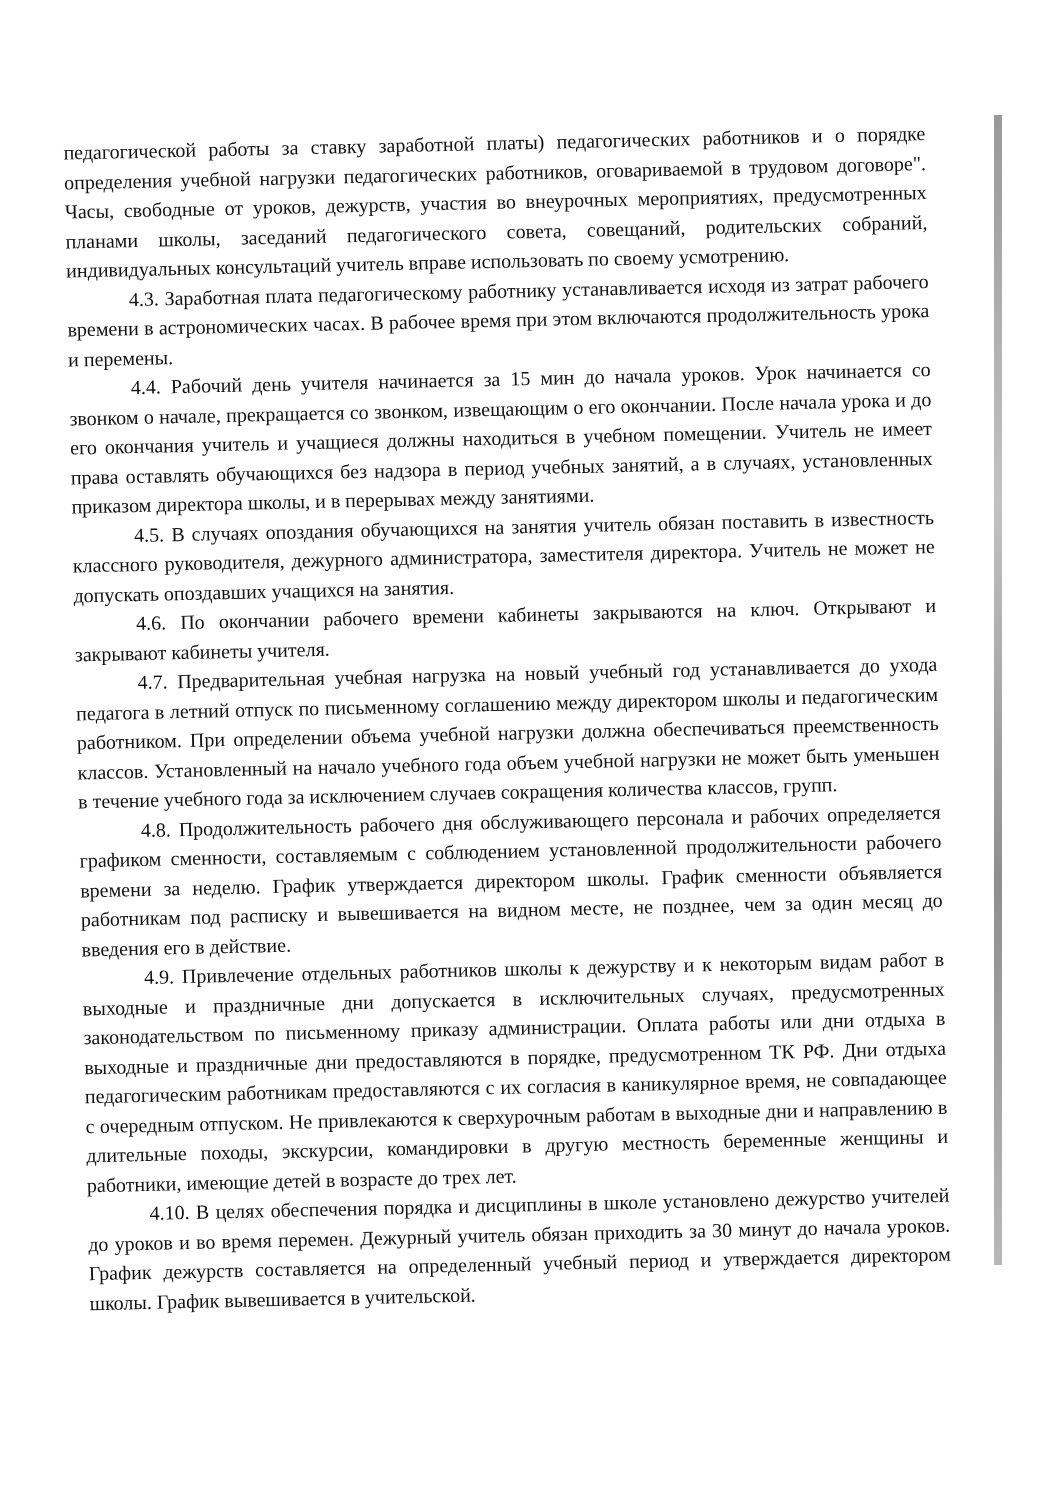педагогической работы за ставку заработной платы) педагогических работников и о порядке определения учебной нагрузки педагогических работников, оговариваемой в трудовом договоре". Часы, свободные от уроков, дежурств, участия во внеурочных мероприятиях, предусмотренных планами школы, заседаний педагогического совета, совещаний, родительских собраний, индивидуальных консультаций учитель вправе использовать по своему усмотрению.
4.3. Заработная плата педагогическому работнику устанавливается исходя из затрат рабочего времени в астрономических часах. В рабочее время при этом включаются продолжительность урока и перемены.
4.4. Рабочий день учителя начинается за 15 мин до начала уроков. Урок начинается со звонком о начале, прекращается со звонком, извещающим о его окончании. После начала урока и до его окончания учитель и учащиеся должны находиться в учебном помещении. Учитель не имеет права оставлять обучающихся без надзора в период учебных занятий, а в случаях, установленных приказом директора школы, и в перерывах между занятиями.
4.5. В случаях опоздания обучающихся на занятия учитель обязан поставить в известность классного руководителя, дежурного администратора, заместителя директора. Учитель не может не допускать опоздавших учащихся на занятия.
4.6. По окончании рабочего времени кабинеты закрываются на ключ. Открывают и закрывают кабинеты учителя.
4.7. Предварительная учебная нагрузка на новый учебный год устанавливается до ухода педагога в летний отпуск по письменному соглашению между директором школы и педагогическим работником. При определении объема учебной нагрузки должна обеспечиваться преемственность классов. Установленный на начало учебного года объем учебной нагрузки не может быть уменьшен в течение учебного года за исключением случаев сокращения количества классов, групп.
4.8. Продолжительность рабочего дня обслуживающего персонала и рабочих определяется графиком сменности, составляемым с соблюдением установленной продолжительности рабочего времени за неделю. График утверждается директором школы. График сменности объявляется работникам под расписку и вывешивается на видном месте, не позднее, чем за один месяц до введения его в действие.
4.9. Привлечение отдельных работников школы к дежурству и к некоторым видам работ в выходные и праздничные дни допускается в исключительных случаях, предусмотренных законодательством по письменному приказу администрации. Оплата работы или дни отдыха в выходные и праздничные дни предоставляются в порядке, предусмотренном ТК РФ. Дни отдыха педагогическим работникам предоставляются с их согласия в каникулярное время, не совпадающее с очередным отпуском. Не привлекаются к сверхурочным работам в выходные дни и направлению в длительные походы, экскурсии, командировки в другую местность беременные женщины и работники, имеющие детей в возрасте до трех лет.
4.10. В целях обеспечения порядка и дисциплины в школе установлено дежурство учителей до уроков и во время перемен. Дежурный учитель обязан приходить за 30 минут до начала уроков. График дежурств составляется на определенный учебный период и утверждается директором школы. График вывешивается в учительской.